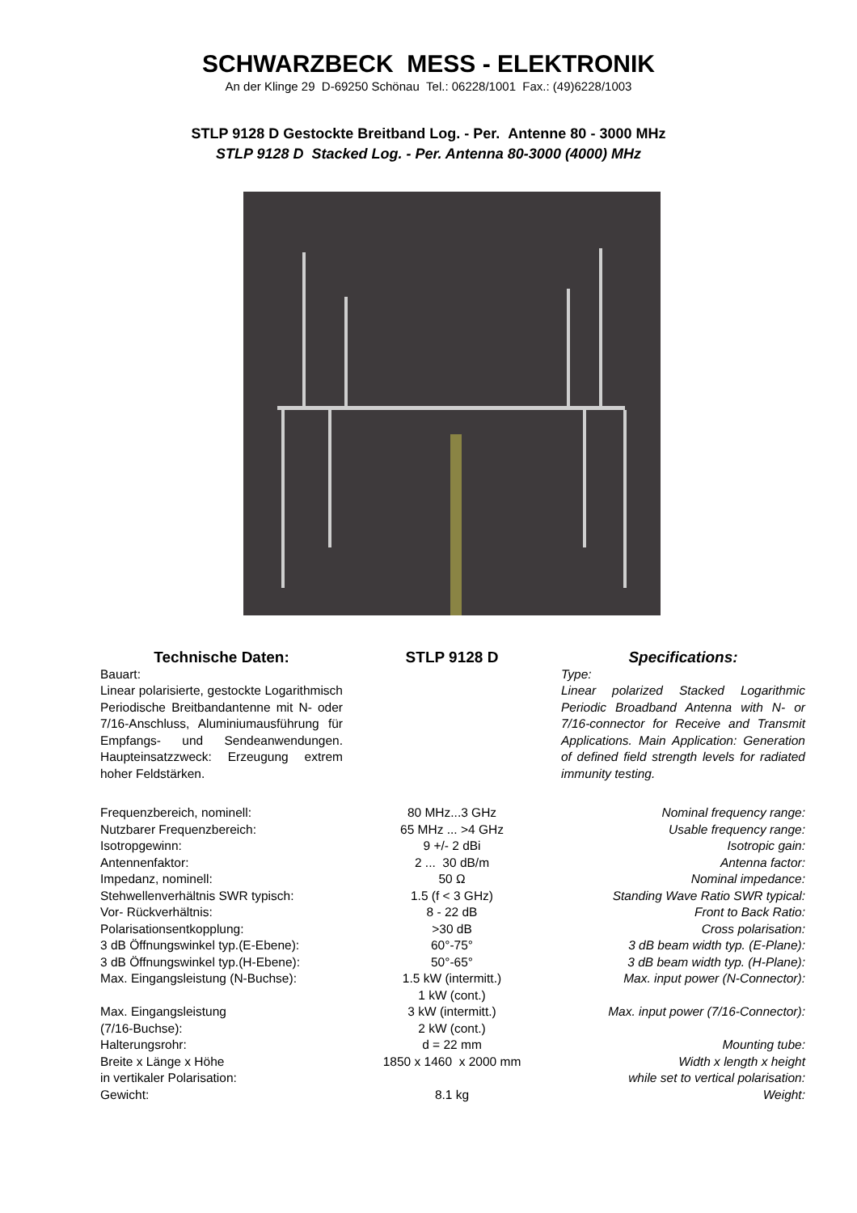SCHWARZBECK MESS - ELEKTRONIK
An der Klinge 29 D-69250 Schönau Tel.: 06228/1001 Fax.: (49)6228/1003
STLP 9128 D Gestockte Breitband Log. - Per. Antenne 80 - 3000 MHz
STLP 9128 D Stacked Log. - Per. Antenna 80-3000 (4000) MHz
Technische Daten:
Bauart:
Linear polarisierte, gestockte Logarithmisch Periodische Breitbandantenne mit N- oder 7/16-Anschluss, Aluminiumausführung für Empfangs- und Sendeanwendungen. Haupteinsatzzweck: Erzeugung extrem hoher Feldstärken.
STLP 9128 D Specifications:
Type:
Linear polarized Stacked Logarithmic Periodic Broadband Antenna with N- or 7/16-connector for Receive and Transmit Applications. Main Application: Generation of defined field strength levels for radiated immunity testing.
| Frequenzbereich, nominell: | 80 MHz...3 GHz | Nominal frequency range: |
| Nutzbarer Frequenzbereich: | 65 MHz ... >4 GHz | Usable frequency range: |
| Isotropgewinn: | 9 +/- 2 dBi | Isotropic gain: |
| Antennenfaktor: | 2 ... 30 dB/m | Antenna factor: |
| Impedanz, nominell: | 50 Ω | Nominal impedance: |
| Stehwellenverhältnis SWR typisch: | 1.5 (f < 3 GHz) | Standing Wave Ratio SWR typical: |
| Vor- Rückverhältnis: | 8 - 22 dB | Front to Back Ratio: |
| Polarisationsentkopplung: | >30 dB | Cross polarisation: |
| 3 dB Öffnungswinkel typ.(E-Ebene): | 60°-75° | 3 dB beam width typ. (E-Plane): |
| 3 dB Öffnungswinkel typ.(H-Ebene): | 50°-65° | 3 dB beam width typ. (H-Plane): |
| Max. Eingangsleistung (N-Buchse): | 1.5 kW (intermitt.) 1 kW (cont.) | Max. input power (N-Connector): |
| Max. Eingangsleistung (7/16-Buchse): | 3 kW (intermitt.) 2 kW (cont.) | Max. input power (7/16-Connector): |
| Halterungsrohr: | d = 22 mm | Mounting tube: |
| Breite x Länge x Höhe in vertikaler Polarisation: | 1850 x 1460 x 2000 mm | Width x length x height while set to vertical polarisation: |
| Gewicht: | 8.1 kg | Weight: |